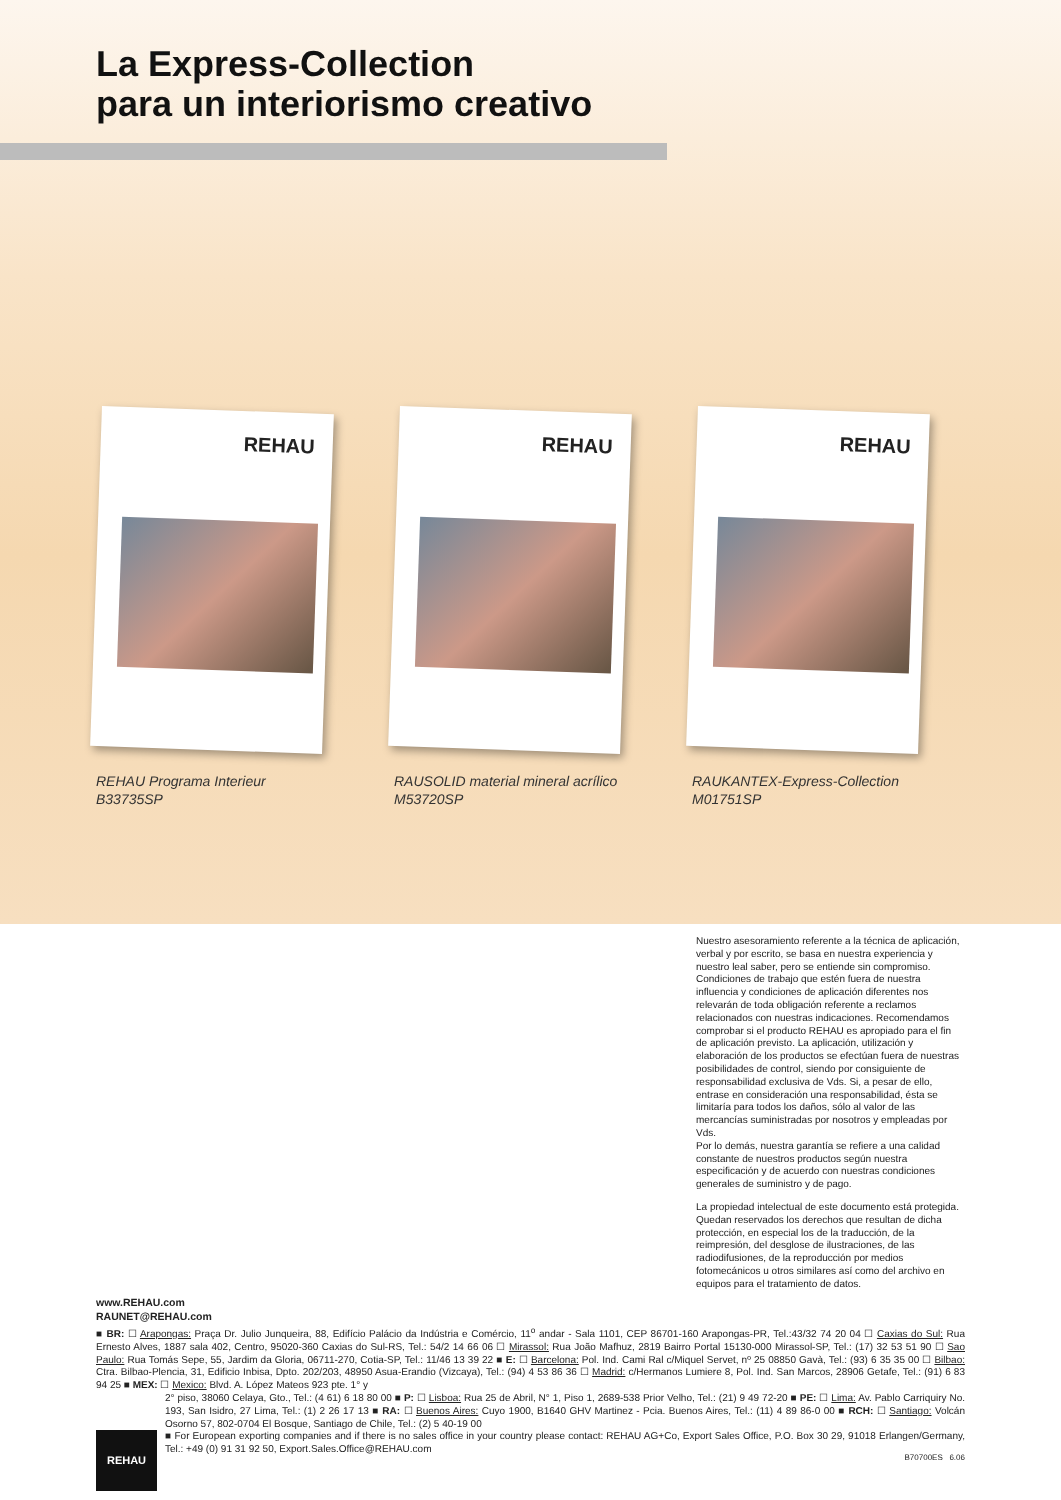La Express-Collection
para un interiorismo creativo
REHAU
REHAU Programa Interieur
B33735SP
REHAU
RAUSOLID material mineral acrílico
M53720SP
REHAU
RAUKANTEX-Express-Collection
M01751SP
Nuestro asesoramiento referente a la técnica de aplicación, verbal y por escrito, se basa en nuestra experiencia y nuestro leal saber, pero se entiende sin compromiso. Condiciones de trabajo que estén fuera de nuestra influencia y condiciones de aplicación diferentes nos relevarán de toda obligación referente a reclamos relacionados con nuestras indicaciones. Recomendamos comprobar si el producto REHAU es apropiado para el fin de aplicación previsto. La aplicación, utilización y elaboración de los productos se efectúan fuera de nuestras posibilidades de control, siendo por consiguiente de responsabilidad exclusiva de Vds. Si, a pesar de ello, entrase en consideración una responsabilidad, ésta se limitaría para todos los daños, sólo al valor de las mercancías suministradas por nosotros y empleadas por Vds.
Por lo demás, nuestra garantía se refiere a una calidad constante de nuestros productos según nuestra especificación y de acuerdo con nuestras condiciones generales de suministro y de pago.
La propiedad intelectual de este documento está protegida. Quedan reservados los derechos que resultan de dicha protección, en especial los de la traducción, de la reimpresión, del desglose de ilustraciones, de las radiodifusiones, de la reproducción por medios fotomecánicos u otros similares así como del archivo en equipos para el tratamiento de datos.
www.REHAU.com
RAUNET@REHAU.com
■ BR: ☐ Arapongas: Praça Dr. Julio Junqueira, 88, Edifício Palácio da Indústria e Comércio, 11<sup>o</sup> andar - Sala 1101, CEP 86701-160 Arapongas-PR, Tel.:43/32 74 20 04 ☐ Caxias do Sul: Rua Ernesto Alves, 1887 sala 402, Centro, 95020-360 Caxias do Sul-RS, Tel.: 54/2 14 66 06 ☐ Mirassol: Rua João Mafhuz, 2819 Bairro Portal 15130-000 Mirassol-SP, Tel.: (17) 32 53 51 90 ☐ Sao Paulo: Rua Tomás Sepe, 55, Jardim da Gloria, 06711-270, Cotia-SP, Tel.: 11/46 13 39 22 ■ E: ☐ Barcelona: Pol. Ind. Cami Ral c/Miquel Servet, nº 25 08850 Gavà, Tel.: (93) 6 35 35 00 ☐ Bilbao: Ctra. Bilbao-Plencia, 31, Edificio Inbisa, Dpto. 202/203, 48950 Asua-Erandio (Vizcaya), Tel.: (94) 4 53 86 36 ☐ Madrid: c/Hermanos Lumiere 8, Pol. Ind. San Marcos, 28906 Getafe, Tel.: (91) 6 83 94 25 ■ MEX: ☐ Mexico: Blvd. A. López Mateos 923 pte. 1° y
REHAU
2° piso, 38060 Celaya, Gto., Tel.: (4 61) 6 18 80 00 ■ P: ☐ Lisboa: Rua 25 de Abril, N° 1, Piso 1, 2689-538 Prior Velho, Tel.: (21) 9 49 72-20 ■ PE: ☐ Lima: Av. Pablo Carriquiry No. 193, San Isidro, 27 Lima, Tel.: (1) 2 26 17 13 ■ RA: ☐ Buenos Aires: Cuyo 1900, B1640 GHV Martinez - Pcia. Buenos Aires, Tel.: (11) 4 89 86-0 00 ■ RCH: ☐ Santiago: Volcán Osorno 57, 802-0704 El Bosque, Santiago de Chile, Tel.: (2) 5 40-19 00
■ For European exporting companies and if there is no sales office in your country please contact: REHAU AG+Co, Export Sales Office, P.O. Box 30 29, 91018 Erlangen/Germany, Tel.: +49 (0) 91 31 92 50, Export.Sales.Office@REHAU.com
B70700ES 6.06